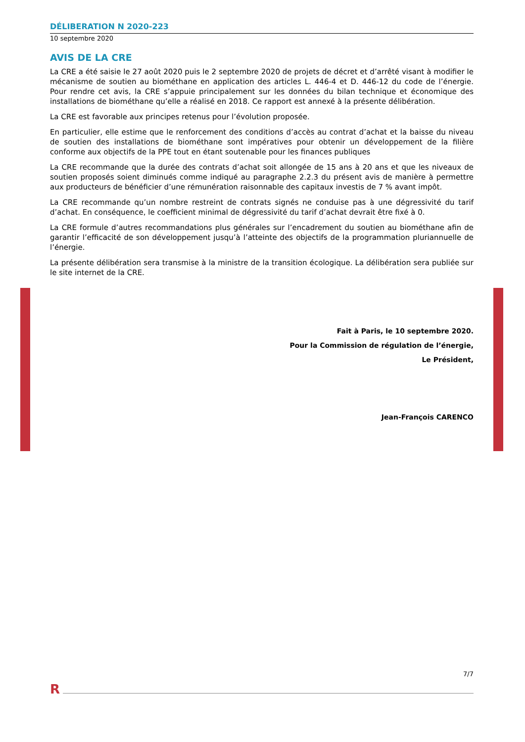DÉLIBERATION N 2020-223
10 septembre 2020
AVIS DE LA CRE
La CRE a été saisie le 27 août 2020 puis le 2 septembre 2020 de projets de décret et d’arrêté visant à modifier le mécanisme de soutien au biométhane en application des articles L. 446-4 et D. 446-12 du code de l’énergie. Pour rendre cet avis, la CRE s’appuie principalement sur les données du bilan technique et économique des installations de biométhane qu’elle a réalisé en 2018. Ce rapport est annexé à la présente délibération.
La CRE est favorable aux principes retenus pour l’évolution proposée.
En particulier, elle estime que le renforcement des conditions d’accès au contrat d’achat et la baisse du niveau de soutien des installations de biométhane sont impératives pour obtenir un développement de la filière conforme aux objectifs de la PPE tout en étant soutenable pour les finances publiques
La CRE recommande que la durée des contrats d’achat soit allongée de 15 ans à 20 ans et que les niveaux de soutien proposés soient diminués comme indiqué au paragraphe 2.2.3 du présent avis de manière à permettre aux producteurs de bénéficier d’une rémunération raisonnable des capitaux investis de 7 % avant impôt.
La CRE recommande qu’un nombre restreint de contrats signés ne conduise pas à une dégressivité du tarif d’achat. En conséquence, le coefficient minimal de dégressivité du tarif d’achat devrait être fixé à 0.
La CRE formule d’autres recommandations plus générales sur l’encadrement du soutien au biométhane afin de garantir l’efficacité de son développement jusqu’à l’atteinte des objectifs de la programmation pluriannuelle de l’énergie.
La présente délibération sera transmise à la ministre de la transition écologique. La délibération sera publiée sur le site internet de la CRE.
Fait à Paris, le 10 septembre 2020.
Pour la Commission de régulation de l’énergie,
Le Président,
Jean-François CARENCO
7/7
R